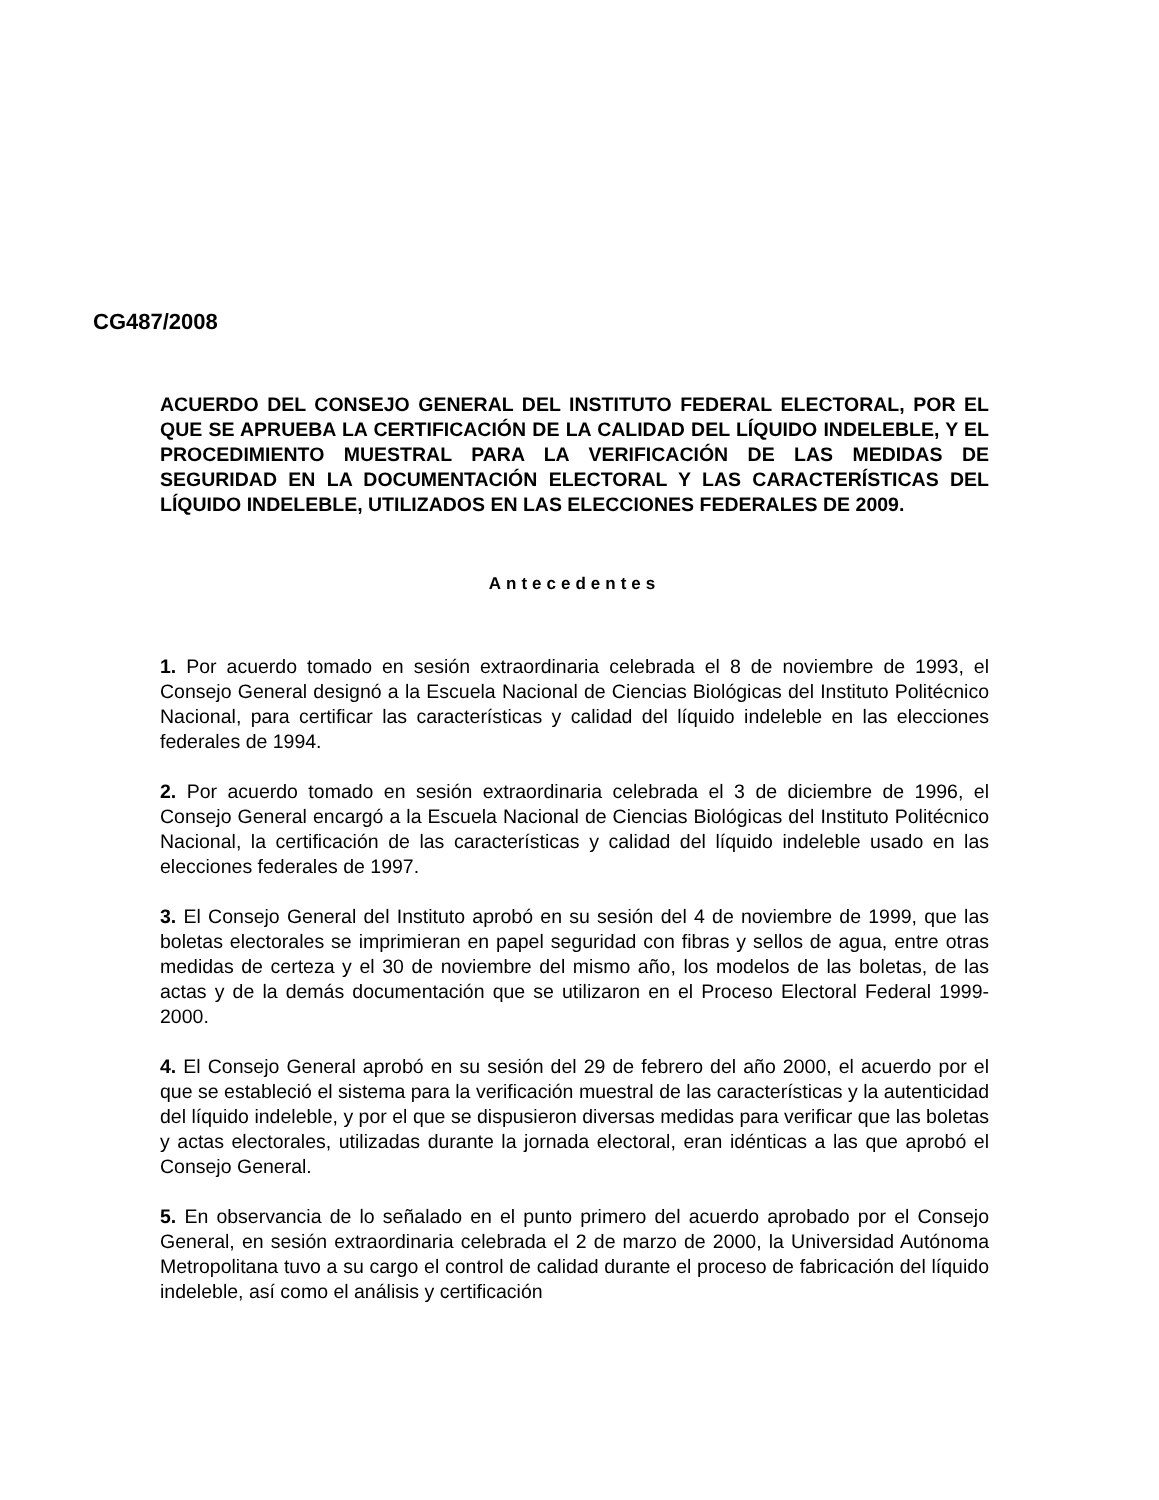CG487/2008
ACUERDO DEL CONSEJO GENERAL DEL INSTITUTO FEDERAL ELECTORAL, POR EL QUE SE APRUEBA LA CERTIFICACIÓN DE LA CALIDAD DEL LÍQUIDO INDELEBLE, Y EL PROCEDIMIENTO MUESTRAL PARA LA VERIFICACIÓN DE LAS MEDIDAS DE SEGURIDAD EN LA DOCUMENTACIÓN ELECTORAL Y LAS CARACTERÍSTICAS DEL LÍQUIDO INDELEBLE, UTILIZADOS EN LAS ELECCIONES FEDERALES DE 2009.
Antecedentes
1. Por acuerdo tomado en sesión extraordinaria celebrada el 8 de noviembre de 1993, el Consejo General designó a la Escuela Nacional de Ciencias Biológicas del Instituto Politécnico Nacional, para certificar las características y calidad del líquido indeleble en las elecciones federales de 1994.
2. Por acuerdo tomado en sesión extraordinaria celebrada el 3 de diciembre de 1996, el Consejo General encargó a la Escuela Nacional de Ciencias Biológicas del Instituto Politécnico Nacional, la certificación de las características y calidad del líquido indeleble usado en las elecciones federales de 1997.
3. El Consejo General del Instituto aprobó en su sesión del 4 de noviembre de 1999, que las boletas electorales se imprimieran en papel seguridad con fibras y sellos de agua, entre otras medidas de certeza y el 30 de noviembre del mismo año, los modelos de las boletas, de las actas y de la demás documentación que se utilizaron en el Proceso Electoral Federal 1999-2000.
4. El Consejo General aprobó en su sesión del 29 de febrero del año 2000, el acuerdo por el que se estableció el sistema para la verificación muestral de las características y la autenticidad del líquido indeleble, y por el que se dispusieron diversas medidas para verificar que las boletas y actas electorales, utilizadas durante la jornada electoral, eran idénticas a las que aprobó el Consejo General.
5. En observancia de lo señalado en el punto primero del acuerdo aprobado por el Consejo General, en sesión extraordinaria celebrada el 2 de marzo de 2000, la Universidad Autónoma Metropolitana tuvo a su cargo el control de calidad durante el proceso de fabricación del líquido indeleble, así como el análisis y certificación